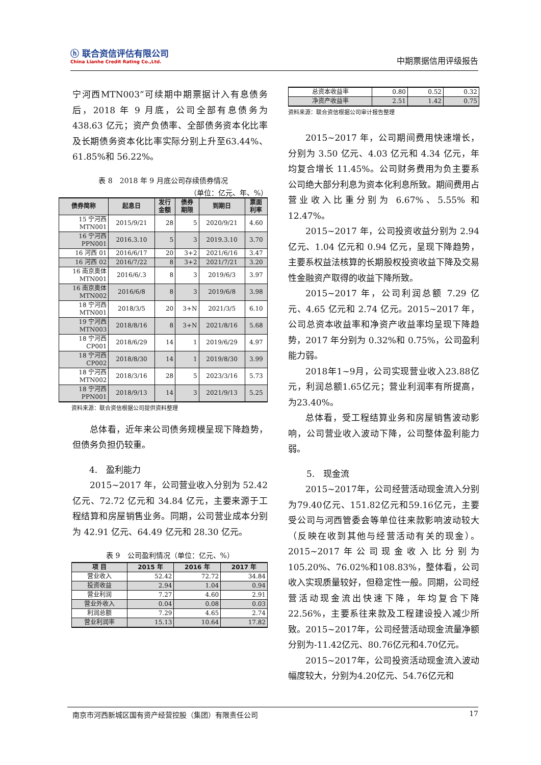ⓗ 联合资信评估有限公司
China Lianhe Credit Rating Co.,Ltd.
中期票据信用评级报告
宁河西MTN003”可续期中期票据计入有息债务后，2018 年 9 月底，公司全部有息债务为438.63 亿元；资产负债率、全部债务资本化比率及长期债务资本化比率实际分别上升至63.44%、61.85%和 56.22%。
表 8　2018 年 9 月底公司存续债券情况
（单位：亿元、年、%）
| 债券简称 | 起息日 | 发行 金额 | 债券 期限 | 到期日 | 票面 利率 |
| --- | --- | --- | --- | --- | --- |
| 15 宁河西 MTN001 | 2015/9/21 | 28 | 5 | 2020/9/21 | 4.60 |
| 16 宁河西 PPN001 | 2016.3.10 | 5 | 3 | 2019.3.10 | 3.70 |
| 16 河西 01 | 2016/6/17 | 20 | 3+2 | 2021/6/16 | 3.47 |
| 16 河西 02 | 2016/7/22 | 8 | 3+2 | 2021/7/21 | 3.20 |
| 16 南京奥体 MTN001 | 2016/6/.3 | 8 | 3 | 2019/6/3 | 3.97 |
| 16 南京奥体 MTN002 | 2016/6/8 | 8 | 3 | 2019/6/8 | 3.98 |
| 18 宁河西 MTN001 | 2018/3/5 | 20 | 3+N | 2021/3/5 | 6.10 |
| 19 宁河西 MTN003 | 2018/8/16 | 8 | 3+N | 2021/8/16 | 5.68 |
| 18 宁河西 CP001 | 2018/6/29 | 14 | 1 | 2019/6/29 | 4.97 |
| 18 宁河西 CP002 | 2018/8/30 | 14 | 1 | 2019/8/30 | 3.99 |
| 18 宁河西 MTN002 | 2018/3/16 | 28 | 5 | 2023/3/16 | 5.73 |
| 18 宁河西 PPN001 | 2018/9/13 | 14 | 3 | 2021/9/13 | 5.25 |
资料来源：联合资信根据公司提供资料整理
总体看，近年来公司债务规模呈现下降趋势，但债务负担仍较重。
4.　盈利能力
2015~2017 年，公司营业收入分别为 52.42 亿元、72.72 亿元和 34.84 亿元，主要来源于工程结算和房屋销售业务。同期，公司营业成本分别为 42.91 亿元、64.49 亿元和 28.30 亿元。
表 9　公司盈利情况（单位：亿元、%）
| 项 目 | 2015 年 | 2016 年 | 2017 年 |
| --- | --- | --- | --- |
| 营业收入 | 52.42 | 72.72 | 34.84 |
| 投资收益 | 2.94 | 1.04 | 0.94 |
| 营业利润 | 7.27 | 4.60 | 2.91 |
| 营业外收入 | 0.04 | 0.08 | 0.03 |
| 利润总额 | 7.29 | 4.65 | 2.74 |
| 营业利润率 | 15.13 | 10.64 | 17.82 |
| 总资本收益率 | 0.80 | 0.52 | 0.32 |
| 净资产收益率 | 2.51 | 1.42 | 0.75 |
资料来源：联合资信根据公司审计报告整理
2015~2017 年，公司期间费用快速增长，分别为 3.50 亿元、4.03 亿元和 4.34 亿元，年均复合增长 11.45%。公司财务费用为负主要系公司绝大部分利息为资本化利息所致。期间费用占营业收入比重分别为 6.67%、5.55% 和 12.47%。
2015~2017 年，公司投资收益分别为 2.94 亿元、1.04 亿元和 0.94 亿元，呈现下降趋势，主要系权益法核算的长期股权投资收益下降及交易性金融资产取得的收益下降所致。
2015~2017 年，公司利润总额 7.29 亿元、4.65 亿元和 2.74 亿元。2015~2017 年，公司总资本收益率和净资产收益率均呈现下降趋势，2017 年分别为 0.32%和 0.75%，公司盈利能力弱。
2018年1~9月，公司实现营业收入23.88亿元，利润总额1.65亿元；营业利润率有所提高，为23.40%。
总体看，受工程结算业务和房屋销售波动影响，公司营业收入波动下降，公司整体盈利能力弱。
5.　现金流
2015~2017年，公司经营活动现金流入分别为79.40亿元、151.82亿元和59.16亿元，主要受公司与河西管委会等单位往来款影响波动较大（反映在收到其他与经营活动有关的现金）。2015~2017年公司现金收入比分别为105.20%、76.02%和108.83%，整体看，公司收入实现质量较好，但稳定性一般。同期，公司经营活动现金流出快速下降，年均复合下降22.56%，主要系往来款及工程建设投入减少所致。2015~2017年，公司经营活动现金流量净额分别为-11.42亿元、80.76亿元和4.70亿元。
2015~2017年，公司投资活动现金流入波动幅度较大，分别为4.20亿元、54.76亿元和
南京市河西新城区国有资产经营控股（集团）有限责任公司 17